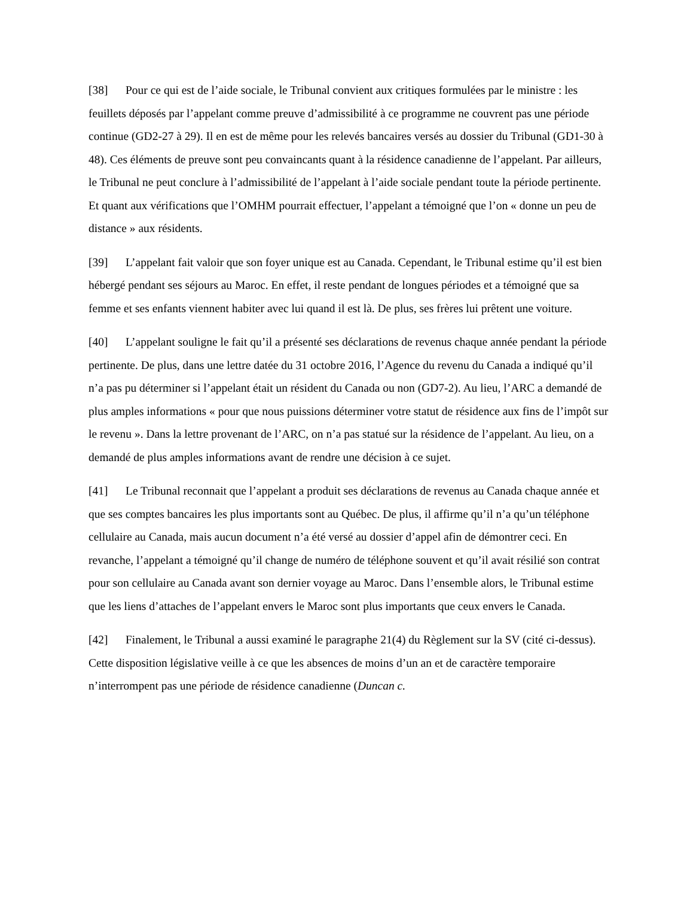[38] Pour ce qui est de l’aide sociale, le Tribunal convient aux critiques formulées par le ministre : les feuillets déposés par l’appelant comme preuve d’admissibilité à ce programme ne couvrent pas une période continue (GD2-27 à 29). Il en est de même pour les relevés bancaires versés au dossier du Tribunal (GD1-30 à 48). Ces éléments de preuve sont peu convaincants quant à la résidence canadienne de l’appelant. Par ailleurs, le Tribunal ne peut conclure à l’admissibilité de l’appelant à l’aide sociale pendant toute la période pertinente. Et quant aux vérifications que l’OMHM pourrait effectuer, l’appelant a témoigné que l’on « donne un peu de distance » aux résidents.
[39] L’appelant fait valoir que son foyer unique est au Canada. Cependant, le Tribunal estime qu’il est bien hébergé pendant ses séjours au Maroc. En effet, il reste pendant de longues périodes et a témoigné que sa femme et ses enfants viennent habiter avec lui quand il est là. De plus, ses frères lui prêtent une voiture.
[40] L’appelant souligne le fait qu’il a présenté ses déclarations de revenus chaque année pendant la période pertinente. De plus, dans une lettre datée du 31 octobre 2016, l’Agence du revenu du Canada a indiqué qu’il n’a pas pu déterminer si l’appelant était un résident du Canada ou non (GD7-2). Au lieu, l’ARC a demandé de plus amples informations « pour que nous puissions déterminer votre statut de résidence aux fins de l’impôt sur le revenu ». Dans la lettre provenant de l’ARC, on n’a pas statué sur la résidence de l’appelant. Au lieu, on a demandé de plus amples informations avant de rendre une décision à ce sujet.
[41] Le Tribunal reconnait que l’appelant a produit ses déclarations de revenus au Canada chaque année et que ses comptes bancaires les plus importants sont au Québec. De plus, il affirme qu’il n’a qu’un téléphone cellulaire au Canada, mais aucun document n’a été versé au dossier d’appel afin de démontrer ceci. En revanche, l’appelant a témoigné qu’il change de numéro de téléphone souvent et qu’il avait résilié son contrat pour son cellulaire au Canada avant son dernier voyage au Maroc. Dans l’ensemble alors, le Tribunal estime que les liens d’attaches de l’appelant envers le Maroc sont plus importants que ceux envers le Canada.
[42] Finalement, le Tribunal a aussi examiné le paragraphe 21(4) du Règlement sur la SV (cité ci-dessus). Cette disposition législative veille à ce que les absences de moins d’un an et de caractère temporaire n’interrompent pas une période de résidence canadienne (Duncan c.